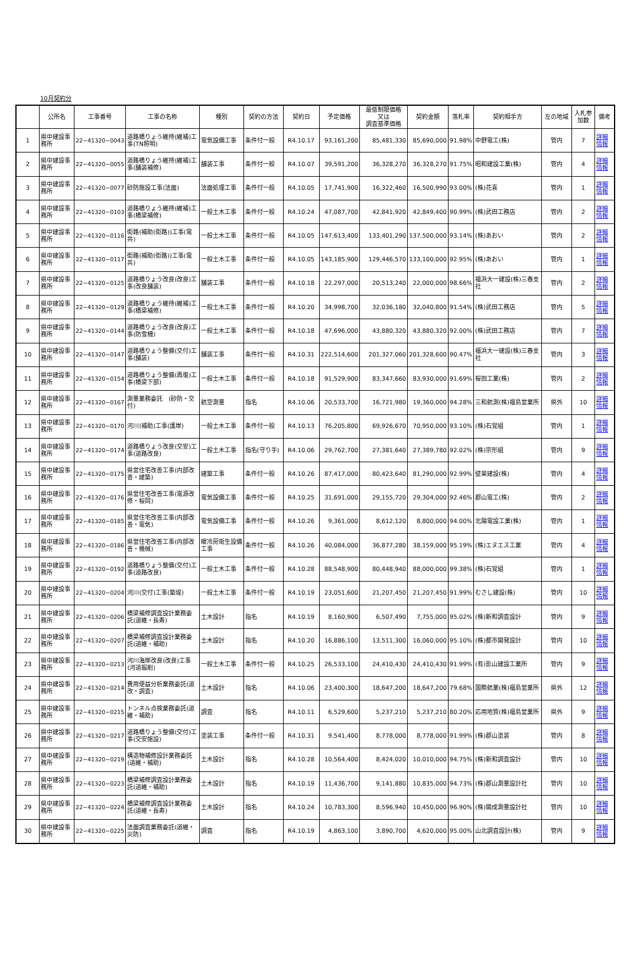10月契約分
| | 公所名 | 工事番号 | 工事の名称 | 種別 | 契約の方法 | 契約日 | 予定価格 | 最低制限価格 又は 調査基準価格 | 契約金額 | 落札率 | 契約相手方 | 左の地域 | 入札参加数 | 備考 |
| --- | --- | --- | --- | --- | --- | --- | --- | --- | --- | --- | --- | --- | --- | --- |
| 1 | 県中建設事務所 | 22−41320−0043 | 道路橋りょう維持(維補)工事(TN照明) | 電気設備工事 | 条件付一般 | R4.10.17 | 93,161,200 | 85,481,330 | 85,690,000 | 91.98% | 中野電工(株) | 管内 | 7 | 詳細情報 |
| 2 | 県中建設事務所 | 22−41320−0055 | 道路橋りょう維持(維補)工事(舗装補修) | 舗装工事 | 条件付一般 | R4.10.07 | 39,591,200 | 36,328,270 | 36,328,270 | 91.75% | 昭和建設工業(株) | 管内 | 4 | 詳細情報 |
| 3 | 県中建設事務所 | 22−41320−0077 | 砂防施設工事(法面) | 法面処理工事 | 条件付一般 | R4.10.05 | 17,741,900 | 16,322,460 | 16,500,990 | 93.00% | (株)花喜 | 管内 | 1 | 詳細情報 |
| 4 | 県中建設事務所 | 22−41320−0103 | 道路橋りょう維持(維補)工事(橋梁補修) | 一般土木工事 | 条件付一般 | R4.10.24 | 47,087,700 | 42,841,920 | 42,849,400 | 90.99% | (株)武田工務店 | 管内 | 2 | 詳細情報 |
| 5 | 県中建設事務所 | 22−41320−0116 | 街路(補助(街路))工事(電共) | 一般土木工事 | 条件付一般 | R4.10.05 | 147,613,400 | 133,401,290 | 137,500,000 | 93.14% | (株)あおい | 管内 | 2 | 詳細情報 |
| 6 | 県中建設事務所 | 22−41320−0117 | 街路(補助(街路))工事(電共) | 一般土木工事 | 条件付一般 | R4.10.05 | 143,185,900 | 129,446,570 | 133,100,000 | 92.95% | (株)あおい | 管内 | 1 | 詳細情報 |
| 7 | 県中建設事務所 | 22−41320−0125 | 道路橋りょう改良(改良)工事(改良舗装) | 舗装工事 | 条件付一般 | R4.10.18 | 22,297,000 | 20,513,240 | 22,000,000 | 98.66% | 福浜大一建設(株)三春支社 | 管内 | 2 | 詳細情報 |
| 8 | 県中建設事務所 | 22−41320−0129 | 道路橋りょう維持(維補)工事(橋梁補修) | 一般土木工事 | 条件付一般 | R4.10.20 | 34,998,700 | 32,036,180 | 32,040,800 | 91.54% | (株)武田工務店 | 管内 | 5 | 詳細情報 |
| 9 | 県中建設事務所 | 22−41320−0144 | 道路橋りょう改良(改良)工事(防雪柵) | 一般土木工事 | 条件付一般 | R4.10.18 | 47,696,000 | 43,880,320 | 43,880,320 | 92.00% | (株)武田工務店 | 管内 | 7 | 詳細情報 |
| 10 | 県中建設事務所 | 22−41320−0147 | 道路橋りょう整備(交付)工事(舗装) | 舗装工事 | 条件付一般 | R4.10.31 | 222,514,600 | 201,327,060 | 201,328,600 | 90.47% | 福浜大一建設(株)三春支社 | 管内 | 3 | 詳細情報 |
| 11 | 県中建設事務所 | 22−41320−0154 | 道路橋りょう整備(再復)工事(橋梁下部) | 一般土木工事 | 条件付一般 | R4.10.18 | 91,529,900 | 83,347,660 | 83,930,000 | 91.69% | 桜田工業(株) | 管内 | 2 | 詳細情報 |
| 12 | 県中建設事務所 | 22−41320−0167 | 測量業務委託 (砂防・交付) | 航空測量 | 指名 | R4.10.06 | 20,533,700 | 16,721,980 | 19,360,000 | 94.28% | 三和航測(株)福島営業所 | 県外 | 10 | 詳細情報 |
| 13 | 県中建設事務所 | 22−41320−0170 | 河川(補助)工事(護岸) | 一般土木工事 | 条件付一般 | R4.10.13 | 76,205,800 | 69,926,670 | 70,950,000 | 93.10% | (株)石覚組 | 管内 | 1 | 詳細情報 |
| 14 | 県中建設事務所 | 22−41320−0174 | 道路橋りょう改良(交安)工事(道路改良) | 一般土木工事 | 指名(守り手) | R4.10.06 | 29,762,700 | 27,381,640 | 27,389,780 | 92.02% | (株)宗形組 | 管内 | 9 | 詳細情報 |
| 15 | 県中建設事務所 | 22−41320−0175 | 県営住宅改善工事(内部改善・建築) | 建築工事 | 条件付一般 | R4.10.26 | 87,417,000 | 80,423,640 | 81,290,000 | 92.99% | 壁巣建設(株) | 管内 | 4 | 詳細情報 |
| 16 | 県中建設事務所 | 22−41320−0176 | 県営住宅改善工事(電源改修・桜岡) | 電気設備工事 | 条件付一般 | R4.10.25 | 31,691,000 | 29,155,720 | 29,304,000 | 92.46% | 郡山電工(株) | 管内 | 2 | 詳細情報 |
| 17 | 県中建設事務所 | 22−41320−0185 | 県営住宅改善工事(内部改善・電気) | 電気設備工事 | 条件付一般 | R4.10.26 | 9,361,000 | 8,612,120 | 8,800,000 | 94.00% | 北陽電設工業(株) | 管内 | 1 | 詳細情報 |
| 18 | 県中建設事務所 | 22−41320−0186 | 県営住宅改善工事(内部改善・機械) | 暖冷房衛生設備工事 | 条件付一般 | R4.10.26 | 40,084,000 | 36,877,280 | 38,159,000 | 95.19% | (株)エヌエス工業 | 管内 | 4 | 詳細情報 |
| 19 | 県中建設事務所 | 22−41320−0192 | 道路橋りょう整備(交付)工事(道路改良) | 一般土木工事 | 条件付一般 | R4.10.28 | 88,548,900 | 80,448,940 | 88,000,000 | 99.38% | (株)石覚組 | 管内 | 1 | 詳細情報 |
| 20 | 県中建設事務所 | 22−41320−0204 | 河川(交付)工事(築堤) | 一般土木工事 | 条件付一般 | R4.10.19 | 23,051,600 | 21,207,450 | 21,207,450 | 91.99% | むさし建設(株) | 管内 | 10 | 詳細情報 |
| 21 | 県中建設事務所 | 22−41320−0206 | 橋梁補修調査設計業務委託(道維・長寿) | 土木設計 | 指名 | R4.10.19 | 8,160,900 | 6,507,490 | 7,755,000 | 95.02% | (株)新和調査設計 | 管内 | 9 | 詳細情報 |
| 22 | 県中建設事務所 | 22−41320−0207 | 橋梁補修調査設計業務委託(道維・補助) | 土木設計 | 指名 | R4.10.20 | 16,886,100 | 13,511,300 | 16,060,000 | 95.10% | (株)都市開発設計 | 管内 | 10 | 詳細情報 |
| 23 | 県中建設事務所 | 22−41320−0213 | 河川海岸改良(改良)工事(河道掘削) | 一般土木工事 | 条件付一般 | R4.10.25 | 26,533,100 | 24,410,430 | 24,410,430 | 91.99% | (有)影山建設工業所 | 管内 | 9 | 詳細情報 |
| 24 | 県中建設事務所 | 22−41320−0214 | 費用便益分析業務委託(道改・調査) | 土木設計 | 指名 | R4.10.06 | 23,400,300 | 18,647,200 | 18,647,200 | 79.68% | 国際航業(株)福島営業所 | 県外 | 12 | 詳細情報 |
| 25 | 県中建設事務所 | 22−41320−0215 | トンネル点検業務委託(道維・補助) | 調査 | 指名 | R4.10.11 | 6,529,600 | 5,237,210 | 5,237,210 | 80.20% | 応用地質(株)福島営業所 | 県外 | 9 | 詳細情報 |
| 26 | 県中建設事務所 | 22−41320−0217 | 道路橋りょう整備(交付)工事(交安施設) | 塗装工事 | 条件付一般 | R4.10.31 | 9,541,400 | 8,778,000 | 8,778,000 | 91.99% | (株)郡山塗装 | 管内 | 8 | 詳細情報 |
| 27 | 県中建設事務所 | 22−41320−0219 | 構造物補修設計業務委託(道維・補助) | 土木設計 | 指名 | R4.10.28 | 10,564,400 | 8,424,020 | 10,010,000 | 94.75% | (株)新和調査設計 | 管内 | 10 | 詳細情報 |
| 28 | 県中建設事務所 | 22−41320−0223 | 橋梁補修調査設計業務委託(道維・補助) | 土木設計 | 指名 | R4.10.19 | 11,436,700 | 9,141,880 | 10,835,000 | 94.73% | (株)郡山測量設計社 | 管内 | 10 | 詳細情報 |
| 29 | 県中建設事務所 | 22−41320−0224 | 橋梁補修調査設計業務委託(道維・長寿) | 土木設計 | 指名 | R4.10.24 | 10,783,300 | 8,596,940 | 10,450,000 | 96.90% | (株)開成測量設計社 | 管内 | 10 | 詳細情報 |
| 30 | 県中建設事務所 | 22−41320−0225 | 法面調査業務委託(道維・災防) | 調査 | 指名 | R4.10.19 | 4,863,100 | 3,890,700 | 4,620,000 | 95.00% | 山北調査設計(株) | 管内 | 9 | 詳細情報 |